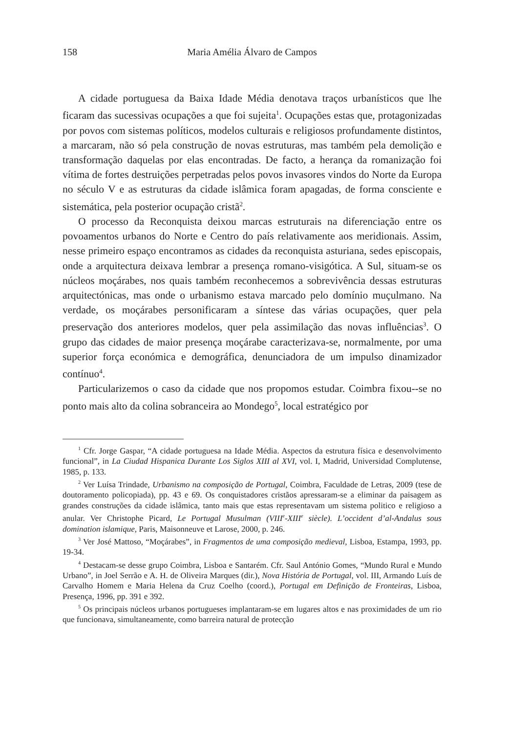158 Maria Amélia Álvaro de Campos
A cidade portuguesa da Baixa Idade Média denotava traços urbanísticos que lhe ficaram das sucessivas ocupações a que foi sujeita<sup>1</sup>. Ocupações estas que, protagonizadas por povos com sistemas políticos, modelos culturais e religiosos profundamente distintos, a marcaram, não só pela construção de novas estruturas, mas também pela demolição e transformação daquelas por elas encontradas. De facto, a herança da romanização foi vítima de fortes destruições perpetradas pelos povos invasores vindos do Norte da Europa no século V e as estruturas da cidade islâmica foram apagadas, de forma consciente e sistemática, pela posterior ocupação cristã<sup>2</sup>.
O processo da Reconquista deixou marcas estruturais na diferenciação entre os povoamentos urbanos do Norte e Centro do país relativamente aos meridionais. Assim, nesse primeiro espaço encontramos as cidades da reconquista asturiana, sedes episcopais, onde a arquitectura deixava lembrar a presença romano-visigótica. A Sul, situam-se os núcleos moçárabes, nos quais também reconhecemos a sobrevivência dessas estruturas arquitectónicas, mas onde o urbanismo estava marcado pelo domínio muçulmano. Na verdade, os moçárabes personificaram a síntese das várias ocupações, quer pela preservação dos anteriores modelos, quer pela assimilação das novas influências<sup>3</sup>. O grupo das cidades de maior presença moçárabe caracterizava-se, normalmente, por uma superior força económica e demográfica, denunciadora de um impulso dinamizador contínuo<sup>4</sup>.
Particularizemos o caso da cidade que nos propomos estudar. Coimbra fixou--se no ponto mais alto da colina sobranceira ao Mondego<sup>5</sup>, local estratégico por
<sup>1</sup> Cfr. Jorge Gaspar, “A cidade portuguesa na Idade Média. Aspectos da estrutura física e desenvolvimento funcional”, in La Ciudad Hispanica Durante Los Siglos XIII al XVI, vol. I, Madrid, Universidad Complutense, 1985, p. 133.
<sup>2</sup> Ver Luísa Trindade, Urbanismo na composição de Portugal, Coimbra, Faculdade de Letras, 2009 (tese de doutoramento policopiada), pp. 43 e 69. Os conquistadores cristãos apressaram-se a eliminar da paisagem as grandes construções da cidade islâmica, tanto mais que estas representavam um sistema politico e religioso a anular. Ver Christophe Picard, Le Portugal Musulman (VIII<sup>e</sup>-XIII<sup>e</sup> siècle). L’occident d’al-Andalus sous domination islamique, Paris, Maisonneuve et Larose, 2000, p. 246.
<sup>3</sup> Ver José Mattoso, “Moçárabes”, in Fragmentos de uma composição medieval, Lisboa, Estampa, 1993, pp. 19-34.
<sup>4</sup> Destacam-se desse grupo Coimbra, Lisboa e Santarém. Cfr. Saul António Gomes, “Mundo Rural e Mundo Urbano”, in Joel Serrão e A. H. de Oliveira Marques (dir.), Nova História de Portugal, vol. III, Armando Luís de Carvalho Homem e Maria Helena da Cruz Coelho (coord.), Portugal em Definição de Fronteiras, Lisboa, Presença, 1996, pp. 391 e 392.
<sup>5</sup> Os principais núcleos urbanos portugueses implantaram-se em lugares altos e nas proximidades de um rio que funcionava, simultaneamente, como barreira natural de protecção